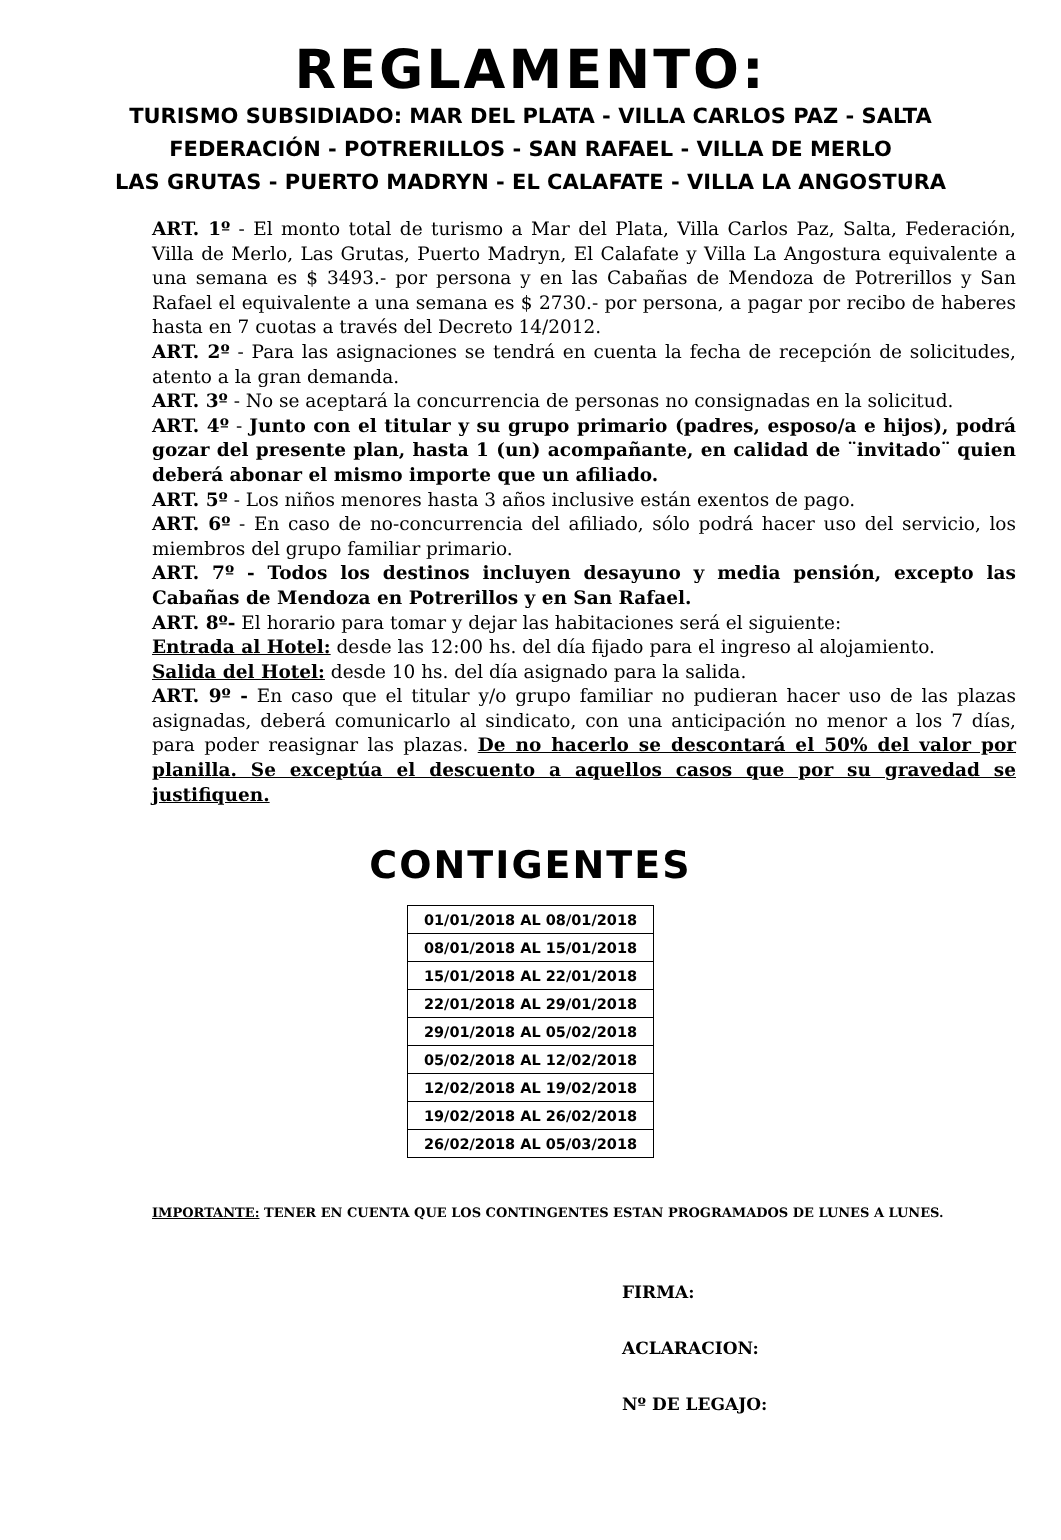REGLAMENTO:
TURISMO SUBSIDIADO: MAR DEL PLATA - VILLA CARLOS PAZ - SALTA
FEDERACIÓN - POTRERILLOS - SAN RAFAEL - VILLA DE MERLO
LAS GRUTAS - PUERTO MADRYN - EL CALAFATE - VILLA LA ANGOSTURA
ART. 1º - El monto total de turismo a Mar del Plata, Villa Carlos Paz, Salta, Federación, Villa de Merlo, Las Grutas, Puerto Madryn, El Calafate y Villa La Angostura equivalente a una semana es $ 3493.- por persona y en las Cabañas de Mendoza de Potrerillos y San Rafael el equivalente a una semana es $ 2730.- por persona, a pagar por recibo de haberes hasta en 7 cuotas a través del Decreto 14/2012.
ART. 2º - Para las asignaciones se tendrá en cuenta la fecha de recepción de solicitudes, atento a la gran demanda.
ART. 3º - No se aceptará la concurrencia de personas no consignadas en la solicitud.
ART. 4º - Junto con el titular y su grupo primario (padres, esposo/a e hijos), podrá gozar del presente plan, hasta 1 (un) acompañante, en calidad de ¨invitado¨ quien deberá abonar el mismo importe que un afiliado.
ART. 5º - Los niños menores hasta 3 años inclusive están exentos de pago.
ART. 6º - En caso de no-concurrencia del afiliado, sólo podrá hacer uso del servicio, los miembros del grupo familiar primario.
ART. 7º - Todos los destinos incluyen desayuno y media pensión, excepto las Cabañas de Mendoza en Potrerillos y en San Rafael.
ART. 8º- El horario para tomar y dejar las habitaciones será el siguiente:
Entrada al Hotel: desde las 12:00 hs. del día fijado para el ingreso al alojamiento.
Salida del Hotel: desde 10 hs. del día asignado para la salida.
ART. 9º - En caso que el titular y/o grupo familiar no pudieran hacer uso de las plazas asignadas, deberá comunicarlo al sindicato, con una anticipación no menor a los 7 días, para poder reasignar las plazas. De no hacerlo se descontará el 50% del valor por planilla. Se exceptúa el descuento a aquellos casos que por su gravedad se justifiquen.
CONTIGENTES
| 01/01/2018 AL 08/01/2018 |
| 08/01/2018 AL 15/01/2018 |
| 15/01/2018 AL 22/01/2018 |
| 22/01/2018 AL 29/01/2018 |
| 29/01/2018 AL 05/02/2018 |
| 05/02/2018 AL 12/02/2018 |
| 12/02/2018 AL 19/02/2018 |
| 19/02/2018 AL 26/02/2018 |
| 26/02/2018 AL 05/03/2018 |
IMPORTANTE: TENER EN CUENTA QUE LOS CONTINGENTES ESTAN PROGRAMADOS DE LUNES A LUNES.
FIRMA:
ACLARACION:
Nº DE LEGAJO: